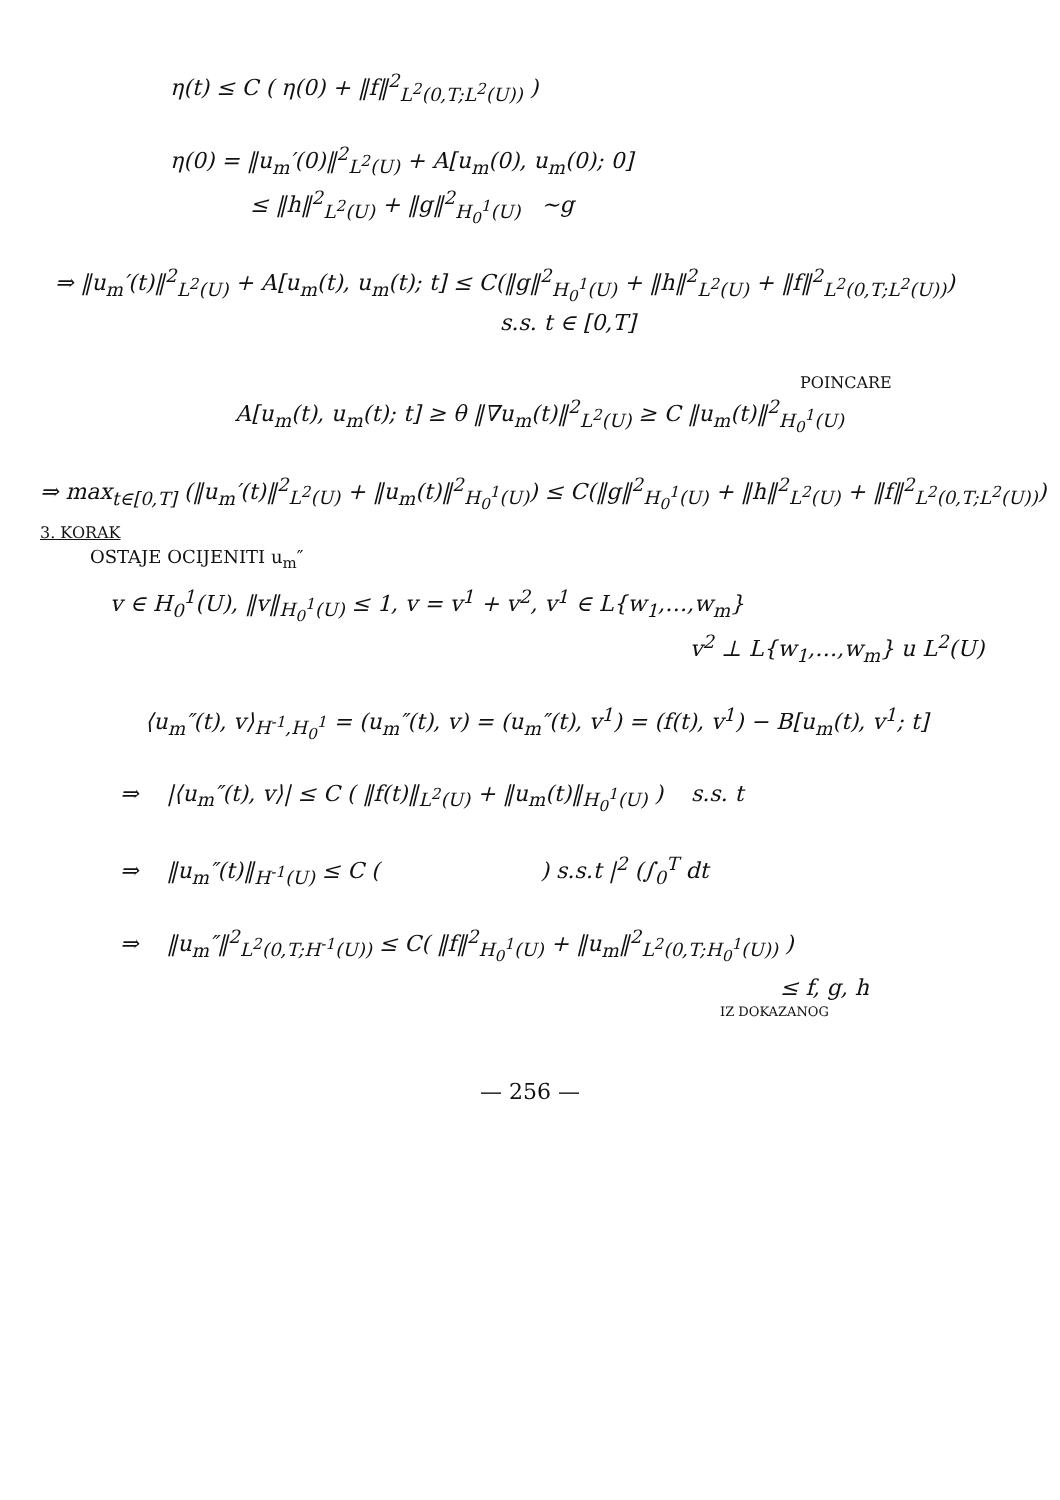η(t) ≤ C ( η(0) + ‖f‖<sup>2</sup><sub>L<sup>2</sup>(0,T;L<sup>2</sup>(U))</sub> )
η(0) = ‖u<sub>m</sub>′(0)‖<sup>2</sup><sub>L<sup>2</sup>(U)</sub> + A[u<sub>m</sub>(0), u<sub>m</sub>(0); 0]
≤ ‖h‖<sup>2</sup><sub>L<sup>2</sup>(U)</sub> + ‖g‖<sup>2</sup><sub>H<sub>0</sub><sup>1</sup>(U)</sub> ~g
⇒ ‖u<sub>m</sub>′(t)‖<sup>2</sup><sub>L<sup>2</sup>(U)</sub> + A[u<sub>m</sub>(t), u<sub>m</sub>(t); t] ≤ C(‖g‖<sup>2</sup><sub>H<sub>0</sub><sup>1</sup>(U)</sub> + ‖h‖<sup>2</sup><sub>L<sup>2</sup>(U)</sub> + ‖f‖<sup>2</sup><sub>L<sup>2</sup>(0,T;L<sup>2</sup>(U))</sub>)
s.s. t ∈ [0,T]
POINCARE
A[u<sub>m</sub>(t), u<sub>m</sub>(t); t] ≥ θ ‖∇u<sub>m</sub>(t)‖<sup>2</sup><sub>L<sup>2</sup>(U)</sub> ≥ C ‖u<sub>m</sub>(t)‖<sup>2</sup><sub>H<sub>0</sub><sup>1</sup>(U)</sub>
⇒ max<sub>t∈[0,T]</sub> (‖u<sub>m</sub>′(t)‖<sup>2</sup><sub>L<sup>2</sup>(U)</sub> + ‖u<sub>m</sub>(t)‖<sup>2</sup><sub>H<sub>0</sub><sup>1</sup>(U)</sub>) ≤ C(‖g‖<sup>2</sup><sub>H<sub>0</sub><sup>1</sup>(U)</sub> + ‖h‖<sup>2</sup><sub>L<sup>2</sup>(U)</sub> + ‖f‖<sup>2</sup><sub>L<sup>2</sup>(0,T;L<sup>2</sup>(U))</sub>)
3. KORAK
OSTAJE OCIJENITI u<sub>m</sub>″
v ∈ H<sub>0</sub><sup>1</sup>(U), ‖v‖<sub>H<sub>0</sub><sup>1</sup>(U)</sub> ≤ 1, v = v<sup>1</sup> + v<sup>2</sup>, v<sup>1</sup> ∈ L{w<sub>1</sub>,…,w<sub>m</sub>}
v<sup>2</sup> ⊥ L{w<sub>1</sub>,…,w<sub>m</sub>} u L<sup>2</sup>(U)
⟨u<sub>m</sub>″(t), v⟩<sub>H<sup>-1</sup>,H<sub>0</sub><sup>1</sup></sub> = (u<sub>m</sub>″(t), v) = (u<sub>m</sub>″(t), v<sup>1</sup>) = (f(t), v<sup>1</sup>) − B[u<sub>m</sub>(t), v<sup>1</sup>; t]
⇒ |⟨u<sub>m</sub>″(t), v⟩| ≤ C ( ‖f(t)‖<sub>L<sup>2</sup>(U)</sub> + ‖u<sub>m</sub>(t)‖<sub>H<sub>0</sub><sup>1</sup>(U)</sub> ) s.s. t
⇒ ‖u<sub>m</sub>″(t)‖<sub>H<sup>-1</sup>(U)</sub> ≤ C ( ) s.s.t |<sup>2</sup> (∫<sub>0</sub><sup>T</sup> dt
⇒ ‖u<sub>m</sub>″‖<sup>2</sup><sub>L<sup>2</sup>(0,T;H<sup>-1</sup>(U))</sub> ≤ C( ‖f‖<sup>2</sup><sub>H<sub>0</sub><sup>1</sup>(U)</sub> + ‖u<sub>m</sub>‖<sup>2</sup><sub>L<sup>2</sup>(0,T;H<sub>0</sub><sup>1</sup>(U))</sub> )
≤ f, g, h
IZ DOKAZANOG
— 256 —